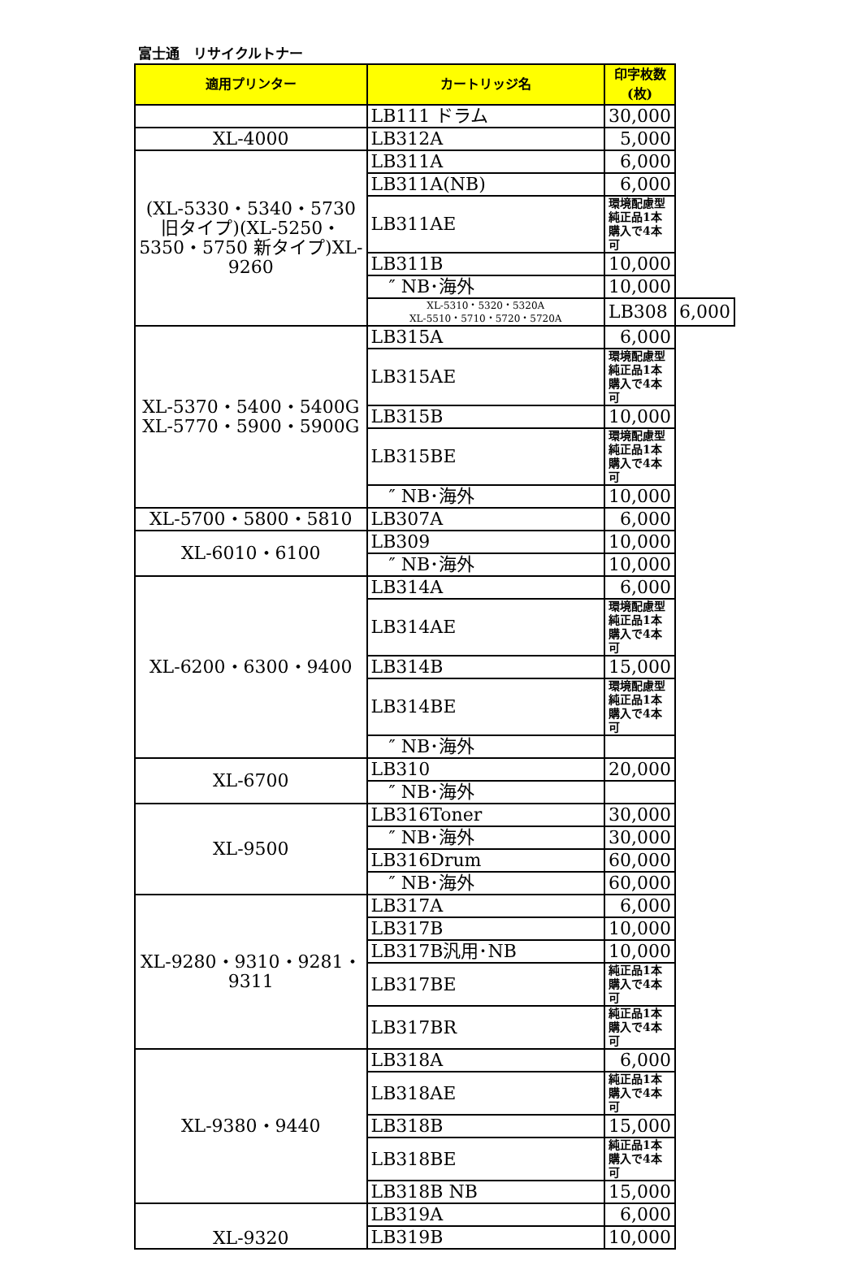富士通　リサイクルトナー
| 適用プリンター | カートリッジ名 | 印字枚数(枚) | |
| --- | --- | --- | --- |
| | LB111 ドラム | 30,000 | |
| XL-4000 | LB312A | 5,000 | |
| (XL-5330・5340・5730 旧タイプ)(XL-5250・5350・5750 新タイプ)XL-9260 | LB311A | 6,000 | |
| | LB311A(NB) | 6,000 | |
| | LB311AE | 環境配慮型 純正品1本購入で4本可 | |
| | LB311B | 10,000 | |
| | ″ NB･海外 | 10,000 | |
| | XL-5310・5320・5320A XL-5510・5710・5720・5720A | LB308 | 6,000 |
| XL-5370・5400・5400G XL-5770・5900・5900G | LB315A | 6,000 | |
| | LB315AE | 環境配慮型 純正品1本購入で4本可 | |
| | LB315B | 10,000 | |
| | LB315BE | 環境配慮型 純正品1本購入で4本可 | |
| | ″ NB･海外 | 10,000 | |
| XL-5700・5800・5810 | LB307A | 6,000 | |
| XL-6010・6100 | LB309 | 10,000 | |
| | ″ NB･海外 | 10,000 | |
| XL-6200・6300・9400 | LB314A | 6,000 | |
| | LB314AE | 環境配慮型 純正品1本購入で4本可 | |
| | LB314B | 15,000 | |
| | LB314BE | 環境配慮型 純正品1本購入で4本可 | |
| | ″ NB･海外 | | |
| XL-6700 | LB310 | 20,000 | |
| | ″ NB･海外 | | |
| XL-9500 | LB316Toner | 30,000 | |
| | ″ NB･海外 | 30,000 | |
| | LB316Drum | 60,000 | |
| | ″ NB･海外 | 60,000 | |
| XL-9280・9310・9281・9311 | LB317A | 6,000 | |
| | LB317B | 10,000 | |
| | LB317B汎用･NB | 10,000 | |
| | LB317BE | 純正品1本購入で4本可 | |
| | LB317BR | 純正品1本購入で4本可 | |
| XL-9380・9440 | LB318A | 6,000 | |
| | LB318AE | 純正品1本購入で4本可 | |
| | LB318B | 15,000 | |
| | LB318BE | 純正品1本購入で4本可 | |
| | LB318B NB | 15,000 | |
| XL-9320 | LB319A | 6,000 | |
| | LB319B | 10,000 | |